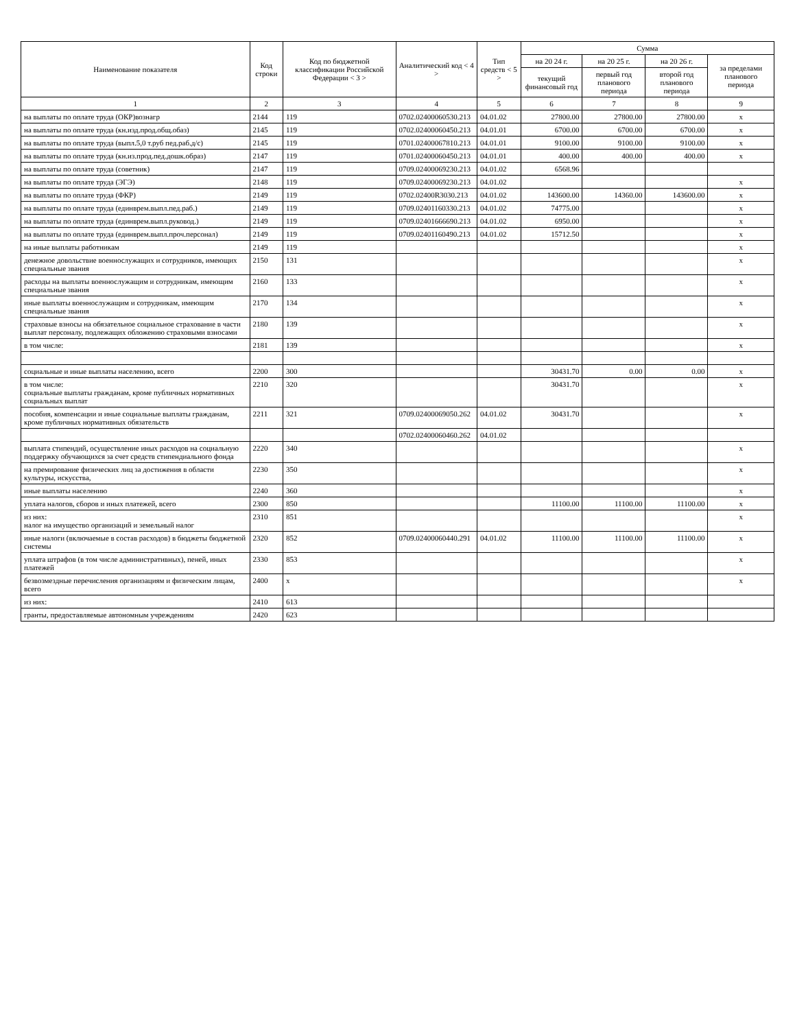| Наименование показателя | Код строки | Код по бюджетной классификации Российской Федерации < 3 > | Аналитический код < 4 > | Тип средств < 5 > | Сумма | | | |
| --- | --- | --- | --- | --- | --- | --- | --- | --- |
| | | | | | на 20 24 г. | на 20 25 г. | на 20 26 г. | за пределами планового периода |
| | | | | | текущий финансовый год | первый год планового периода | второй год планового периода | |
| 1 | 2 | 3 | 4 | 5 | 6 | 7 | 8 | 9 |
| на выплаты по оплате труда (ОКР)вознагр | 2144 | 119 | 0702.02400060530.213 | 04.01.02 | 27800.00 | 27800.00 | 27800.00 | x |
| на выплаты по оплате труда (кн.изд.прод.общ.обаз) | 2145 | 119 | 0702.02400060450.213 | 04.01.01 | 6700.00 | 6700.00 | 6700.00 | x |
| на выплаты по оплате труда (выпл.5,0 т.руб пед.раб.д/с) | 2145 | 119 | 0701.02400067810.213 | 04.01.01 | 9100.00 | 9100.00 | 9100.00 | x |
| на выплаты по оплате труда (кн.из.прод.пед.дошк.образ) | 2147 | 119 | 0701.02400060450.213 | 04.01.01 | 400.00 | 400.00 | 400.00 | x |
| на выплаты по оплате труда (советник) | 2147 | 119 | 0709.02400069230.213 | 04.01.02 | 6568.96 | | | |
| на выплаты по оплате труда (ЭГЭ) | 2148 | 119 | 0709.02400069230.213 | 04.01.02 | | | | x |
| на выплаты по оплате труда (ФКР) | 2149 | 119 | 0702.02400R3030.213 | 04.01.02 | 143600.00 | 14360.00 | 143600.00 | x |
| на выплаты по оплате труда (единврем.выпл.пед.раб.) | 2149 | 119 | 0709.02401160330.213 | 04.01.02 | 74775.00 | | | x |
| на выплаты по оплате труда (единврем.выпл.руковод.) | 2149 | 119 | 0709.02401666690.213 | 04.01.02 | 6950.00 | | | x |
| на выплаты по оплате труда (единврем.выпл.проч.персонал) | 2149 | 119 | 0709.02401160490.213 | 04.01.02 | 15712.50 | | | x |
| на иные выплаты работникам | 2149 | 119 | | | | | | x |
| денежное довольствие военнослужащих и сотрудников, имеющих специальные звания | 2150 | 131 | | | | | | x |
| расходы на выплаты военнослужащим и сотрудникам, имеющим специальные звания | 2160 | 133 | | | | | | x |
| иные выплаты военнослужащим и сотрудникам, имеющим специальные звания | 2170 | 134 | | | | | | x |
| страховые взносы на обязательное социальное страхование в части выплат персоналу, подлежащих обложению страховыми взносами | 2180 | 139 | | | | | | x |
| в том числе: | 2181 | 139 | | | | | | x |
| социальные и иные выплаты населению, всего | 2200 | 300 | | | 30431.70 | 0.00 | 0.00 | x |
| в том числе: социальные выплаты гражданам, кроме публичных нормативных социальных выплат | 2210 | 320 | | | 30431.70 | | | x |
| пособия, компенсации и иные социальные выплаты гражданам, кроме публичных нормативных обязательств | 2211 | 321 | 0709.02400069050.262 | 04.01.02 | 30431.70 | | | x |
| | | | 0702.02400060460.262 | 04.01.02 | | | | |
| выплата стипендий, осуществление иных расходов на социальную поддержку обучающихся за счет средств стипендиального фонда | 2220 | 340 | | | | | | x |
| на премирование физических лиц за достижения в области культуры, искусства, | 2230 | 350 | | | | | | x |
| иные выплаты населению | 2240 | 360 | | | | | | x |
| уплата налогов, сборов и иных платежей, всего | 2300 | 850 | | | 11100.00 | 11100.00 | 11100.00 | x |
| из них: налог на имущество организаций и земельный налог | 2310 | 851 | | | | | | x |
| иные налоги (включаемые в состав расходов) в бюджеты бюджетной системы | 2320 | 852 | 0709.02400060440.291 | 04.01.02 | 11100.00 | 11100.00 | 11100.00 | x |
| уплата штрафов (в том числе административных), пеней, иных платежей | 2330 | 853 | | | | | | x |
| безвозмездные перечисления организациям и физическим лицам, всего | 2400 | x | | | | | | x |
| из них: | 2410 | 613 | | | | | | |
| гранты, предоставляемые автономным учреждениям | 2420 | 623 | | | | | | |